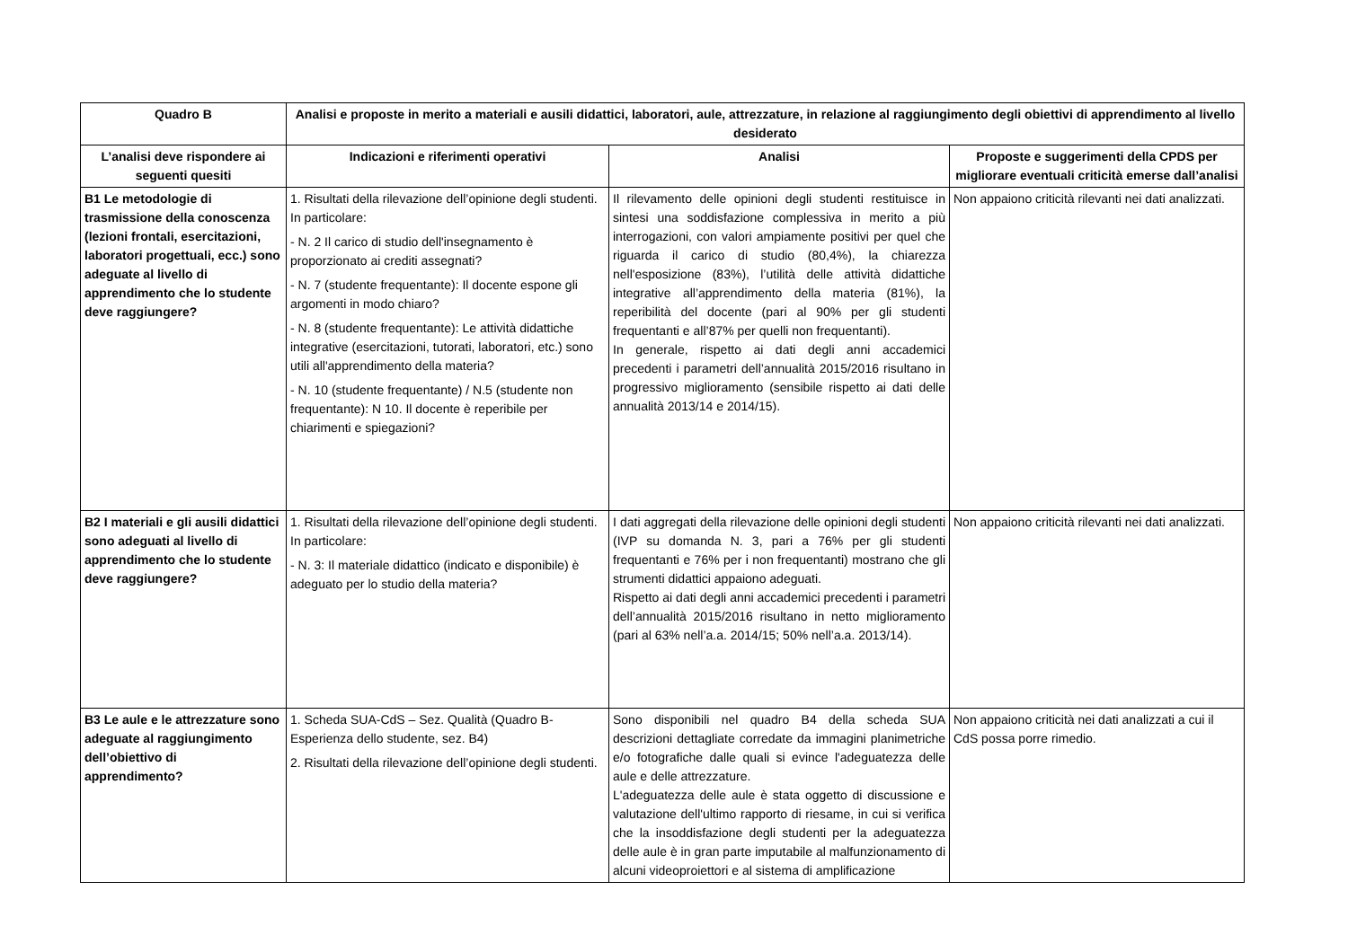| Quadro B | Analisi e proposte in merito a materiali e ausili didattici, laboratori, aule, attrezzature, in relazione al raggiungimento degli obiettivi di apprendimento al livello desiderato | | |
| --- | --- | --- | --- |
| L’analisi deve rispondere ai seguenti quesiti | Indicazioni e riferimenti operativi | Analisi | Proposte e suggerimenti della CPDS per migliorare eventuali criticità emerse dall’analisi |
| B1 Le metodologie di trasmissione della conoscenza (lezioni frontali, esercitazioni, laboratori progettuali, ecc.) sono adeguate al livello di apprendimento che lo studente deve raggiungere? | 1. Risultati della rilevazione dell’opinione degli studenti. In particolare: - N. 2 Il carico di studio dell'insegnamento è proporzionato ai crediti assegnati? - N. 7 (studente frequentante): Il docente espone gli argomenti in modo chiaro? - N. 8 (studente frequentante): Le attività didattiche integrative (esercitazioni, tutorati, laboratori, etc.) sono utili all'apprendimento della materia? - N. 10 (studente frequentante) / N.5 (studente non frequentante): N 10. Il docente è reperibile per chiarimenti e spiegazioni? | Il rilevamento delle opinioni degli studenti restituisce in sintesi una soddisfazione complessiva in merito a più interrogazioni, con valori ampiamente positivi per quel che riguarda il carico di studio (80,4%), la chiarezza nell'esposizione (83%), l’utilità delle attività didattiche integrative all’apprendimento della materia (81%), la reperibilità del docente (pari al 90% per gli studenti frequentanti e all’87% per quelli non frequentanti). In generale, rispetto ai dati degli anni accademici precedenti i parametri dell’annualità 2015/2016 risultano in progressivo miglioramento (sensibile rispetto ai dati delle annualità 2013/14 e 2014/15). | Non appaiono criticità rilevanti nei dati analizzati. |
| B2 I materiali e gli ausili didattici sono adeguati al livello di apprendimento che lo studente deve raggiungere? | 1. Risultati della rilevazione dell’opinione degli studenti. In particolare: - N. 3: Il materiale didattico (indicato e disponibile) è adeguato per lo studio della materia? | I dati aggregati della rilevazione delle opinioni degli studenti (IVP su domanda N. 3, pari a 76% per gli studenti frequentanti e 76% per i non frequentanti) mostrano che gli strumenti didattici appaiono adeguati. Rispetto ai dati degli anni accademici precedenti i parametri dell’annualità 2015/2016 risultano in netto miglioramento (pari al 63% nell’a.a. 2014/15; 50% nell’a.a. 2013/14). | Non appaiono criticità rilevanti nei dati analizzati. |
| B3 Le aule e le attrezzature sono adeguate al raggiungimento dell’obiettivo di apprendimento? | 1. Scheda SUA-CdS – Sez. Qualità (Quadro B- Esperienza dello studente, sez. B4) 2. Risultati della rilevazione dell’opinione degli studenti. | Sono disponibili nel quadro B4 della scheda SUA descrizioni dettagliate corredate da immagini planimetriche e/o fotografiche dalle quali si evince l'adeguatezza delle aule e delle attrezzature. L'adeguatezza delle aule è stata oggetto di discussione e valutazione dell'ultimo rapporto di riesame, in cui si verifica che la insoddisfazione degli studenti per la adeguatezza delle aule è in gran parte imputabile al malfunzionamento di alcuni videoproiettori e al sistema di amplificazione | Non appaiono criticità nei dati analizzati a cui il CdS possa porre rimedio. |